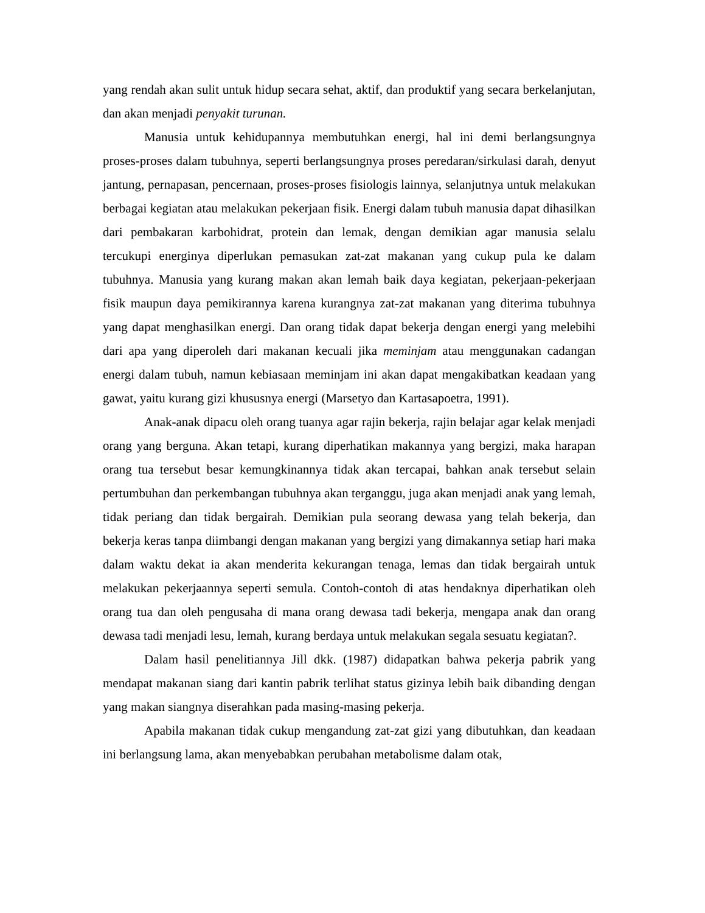yang rendah akan sulit untuk hidup secara sehat, aktif, dan produktif yang secara berkelanjutan, dan akan menjadi penyakit turunan.
Manusia untuk kehidupannya membutuhkan energi, hal ini demi berlangsungnya proses-proses dalam tubuhnya, seperti berlangsungnya proses peredaran/sirkulasi darah, denyut jantung, pernapasan, pencernaan, proses-proses fisiologis lainnya, selanjutnya untuk melakukan berbagai kegiatan atau melakukan pekerjaan fisik. Energi dalam tubuh manusia dapat dihasilkan dari pembakaran karbohidrat, protein dan lemak, dengan demikian agar manusia selalu tercukupi energinya diperlukan pemasukan zat-zat makanan yang cukup pula ke dalam tubuhnya. Manusia yang kurang makan akan lemah baik daya kegiatan, pekerjaan-pekerjaan fisik maupun daya pemikirannya karena kurangnya zat-zat makanan yang diterima tubuhnya yang dapat menghasilkan energi. Dan orang tidak dapat bekerja dengan energi yang melebihi dari apa yang diperoleh dari makanan kecuali jika meminjam atau menggunakan cadangan energi dalam tubuh, namun kebiasaan meminjam ini akan dapat mengakibatkan keadaan yang gawat, yaitu kurang gizi khususnya energi (Marsetyo dan Kartasapoetra, 1991).
Anak-anak dipacu oleh orang tuanya agar rajin bekerja, rajin belajar agar kelak menjadi orang yang berguna. Akan tetapi, kurang diperhatikan makannya yang bergizi, maka harapan orang tua tersebut besar kemungkinannya tidak akan tercapai, bahkan anak tersebut selain pertumbuhan dan perkembangan tubuhnya akan terganggu, juga akan menjadi anak yang lemah, tidak periang dan tidak bergairah. Demikian pula seorang dewasa yang telah bekerja, dan bekerja keras tanpa diimbangi dengan makanan yang bergizi yang dimakannya setiap hari maka dalam waktu dekat ia akan menderita kekurangan tenaga, lemas dan tidak bergairah untuk melakukan pekerjaannya seperti semula. Contoh-contoh di atas hendaknya diperhatikan oleh orang tua dan oleh pengusaha di mana orang dewasa tadi bekerja, mengapa anak dan orang dewasa tadi menjadi lesu, lemah, kurang berdaya untuk melakukan segala sesuatu kegiatan?.
Dalam hasil penelitiannya Jill dkk. (1987) didapatkan bahwa pekerja pabrik yang mendapat makanan siang dari kantin pabrik terlihat status gizinya lebih baik dibanding dengan yang makan siangnya diserahkan pada masing-masing pekerja.
Apabila makanan tidak cukup mengandung zat-zat gizi yang dibutuhkan, dan keadaan ini berlangsung lama, akan menyebabkan perubahan metabolisme dalam otak,